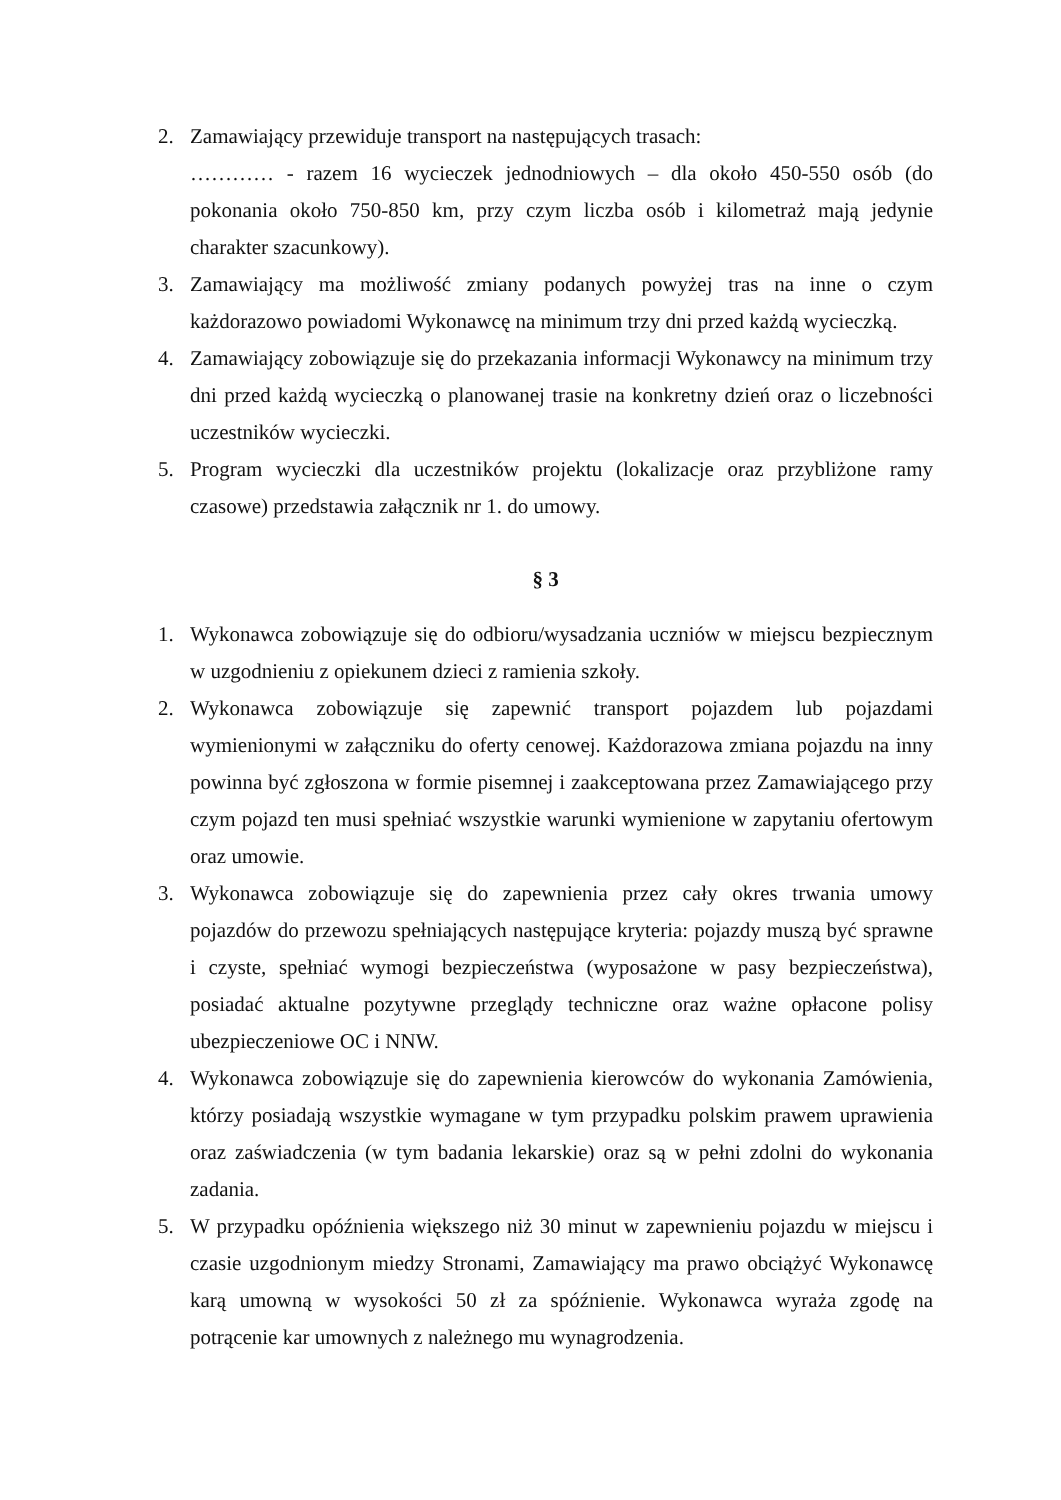2. Zamawiający przewiduje transport na następujących trasach:
………… - razem 16 wycieczek jednodniowych – dla około 450-550 osób (do pokonania około 750-850 km, przy czym liczba osób i kilometraż mają jedynie charakter szacunkowy).
3. Zamawiający ma możliwość zmiany podanych powyżej tras na inne o czym każdorazowo powiadomi Wykonawcę na minimum trzy dni przed każdą wycieczką.
4. Zamawiający zobowiązuje się do przekazania informacji Wykonawcy na minimum trzy dni przed każdą wycieczką o planowanej trasie na konkretny dzień oraz o liczebności uczestników wycieczki.
5. Program wycieczki dla uczestników projektu (lokalizacje oraz przybliżone ramy czasowe) przedstawia załącznik nr 1. do umowy.
§ 3
1. Wykonawca zobowiązuje się do odbioru/wysadzania uczniów w miejscu bezpiecznym w uzgodnieniu z opiekunem dzieci z ramienia szkoły.
2. Wykonawca zobowiązuje się zapewnić transport pojazdem lub pojazdami wymienionymi w załączniku do oferty cenowej. Każdorazowa zmiana pojazdu na inny powinna być zgłoszona w formie pisemnej i zaakceptowana przez Zamawiającego przy czym pojazd ten musi spełniać wszystkie warunki wymienione w zapytaniu ofertowym oraz umowie.
3. Wykonawca zobowiązuje się do zapewnienia przez cały okres trwania umowy pojazdów do przewozu spełniających następujące kryteria: pojazdy muszą być sprawne i czyste, spełniać wymogi bezpieczeństwa (wyposażone w pasy bezpieczeństwa), posiadać aktualne pozytywne przeglądy techniczne oraz ważne opłacone polisy ubezpieczeniowe OC i NNW.
4. Wykonawca zobowiązuje się do zapewnienia kierowców do wykonania Zamówienia, którzy posiadają wszystkie wymagane w tym przypadku polskim prawem uprawienia oraz zaświadczenia (w tym badania lekarskie) oraz są w pełni zdolni do wykonania zadania.
5. W przypadku opóźnienia większego niż 30 minut w zapewnieniu pojazdu w miejscu i czasie uzgodnionym miedzy Stronami, Zamawiający ma prawo obciążyć Wykonawcę karą umowną w wysokości 50 zł za spóźnienie. Wykonawca wyraża zgodę na potrącenie kar umownych z należnego mu wynagrodzenia.